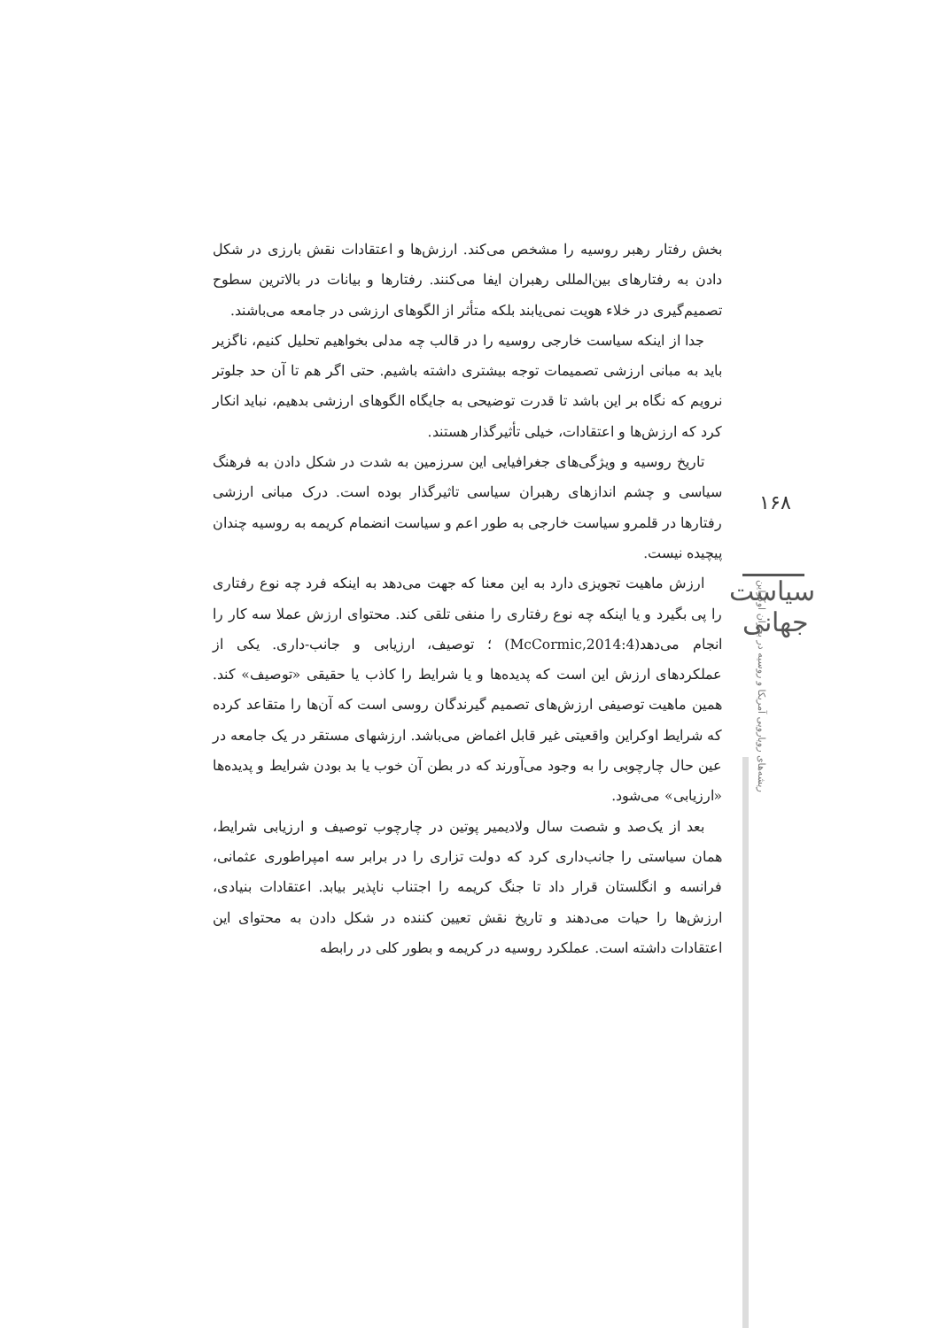بخش رفتار رهبر روسیه را مشخص می‌کند. ارزش‌ها و اعتقادات نقش بارزی در شکل دادن به رفتارهای بین‌المللی رهبران ایفا می‌کنند. رفتارها و بیانات در بالاترین سطوح تصمیم‌گیری در خلاء هویت نمی‌یابند بلکه متأثر از الگوهای ارزشی در جامعه می‌باشند.
جدا از اینکه سیاست خارجی روسیه را در قالب چه مدلی بخواهیم تحلیل کنیم، ناگزیر باید به مبانی ارزشی تصمیمات توجه بیشتری داشته باشیم. حتی اگر هم تا آن حد جلوتر نرویم که نگاه بر این باشد تا قدرت توضیحی به جایگاه الگوهای ارزشی بدهیم، نباید انکار کرد که ارزش‌ها و اعتقادات، خیلی تأثیرگذار هستند.
تاریخ روسیه و ویژگی‌های جغرافیایی این سرزمین به شدت در شکل دادن به فرهنگ سیاسی و چشم اندازهای رهبران سیاسی تاثیرگذار بوده است. درک مبانی ارزشی رفتارها در قلمرو سیاست خارجی به طور اعم و سیاست انضمام کریمه به روسیه چندان پیچیده نیست.
ارزش ماهیت تجویزی دارد به این معنا که جهت می‌دهد به اینکه فرد چه نوع رفتاری را پی بگیرد و یا اینکه چه نوع رفتاری را منفی تلقی کند. محتوای ارزش عملا سه کار را انجام می‌دهد(McCormic,2014:4) ؛ توصیف، ارزیابی و جانب-داری. یکی از عملکردهای ارزش این است که پدیده‌ها و یا شرایط را کاذب یا حقیقی «توصیف» کند. همین ماهیت توصیفی ارزش‌های تصمیم گیرندگان روسی است که آن‌ها را متقاعد کرده که شرایط اوکراین واقعیتی غیر قابل اغماض می‌باشد. ارزشهای مستقر در یک جامعه در عین حال چارچوبی را به وجود می‌آورند که در بطن آن خوب یا بد بودن شرایط و پدیده‌ها «ارزیابی» می‌شود.
بعد از یک‌صد و شصت سال ولادیمیر پوتین در چارچوب توصیف و ارزیابی شرایط، همان سیاستی را جانب‌داری کرد که دولت تزاری را در برابر سه امپراطوری عثمانی، فرانسه و انگلستان قرار داد تا جنگ کریمه را اجتناب ناپذیر بیابد. اعتقادات بنیادی، ارزش‌ها را حیات می‌دهند و تاریخ نقش تعیین کننده در شکل دادن به محتوای این اعتقادات داشته است. عملکرد روسیه در کریمه و بطور کلی در رابطه
۱۶۸
سیاست جهانی
ریشه‌های رویارویی آمریکا و روسیه در بحران اوکراین